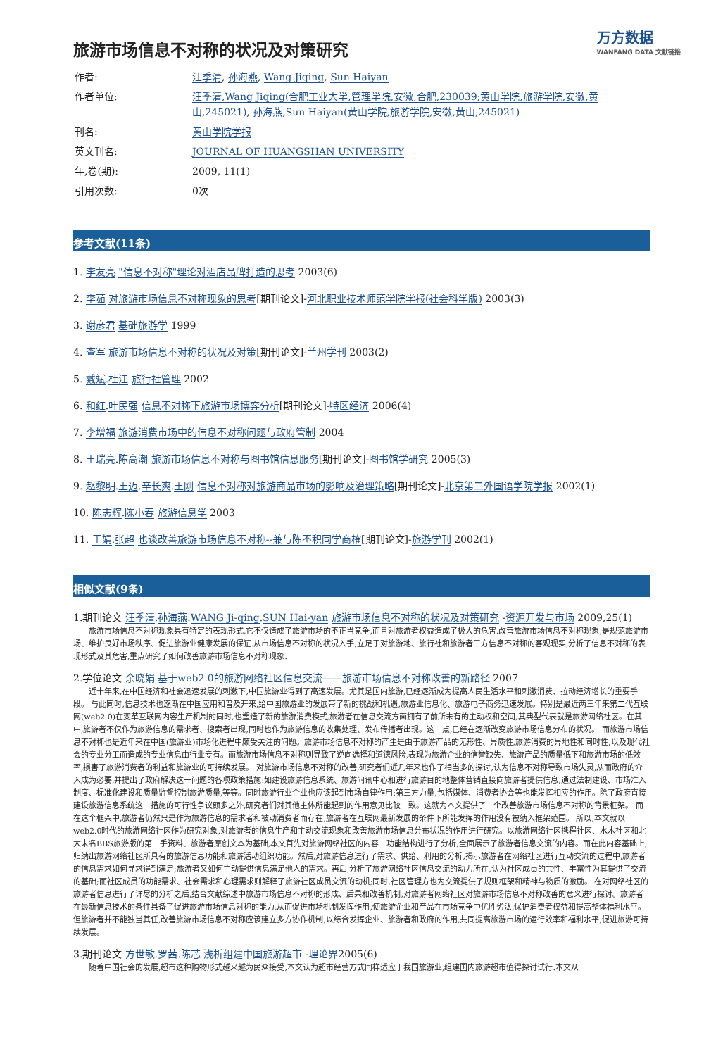万方数据
WANFANG DATA 文献链接
旅游市场信息不对称的状况及对策研究
| 作者: | 汪季清 , 孙海燕 , Wang Jiqing , Sun Haiyan |
| 作者单位: | 汪季清,Wang Jiqing(合肥工业大学,管理学院,安徽,合肥,230039;黄山学院,旅游学院,安徽,黄山,245021) , 孙海燕,Sun Haiyan(黄山学院,旅游学院,安徽,黄山,245021) |
| 刊名: | 黄山学院学报 |
| 英文刊名: | JOURNAL OF HUANGSHAN UNIVERSITY |
| 年,卷(期): | 2009, 11(1) |
| 引用次数: | 0次 |
参考文献(11条)
1. 李友亮 "信息不对称"理论对酒店品牌打造的思考 2003(6)
2. 李茹 对旅游市场信息不对称现象的思考[期刊论文]-河北职业技术师范学院学报(社会科学版) 2003(3)
3. 谢彦君 基础旅游学 1999
4. 查军 旅游市场信息不对称的状况及对策[期刊论文]-兰州学刊 2003(2)
5. 戴斌.杜江 旅行社管理 2002
6. 和红.叶民强 信息不对称下旅游市场博弈分析[期刊论文]-特区经济 2006(4)
7. 李增福 旅游消费市场中的信息不对称问题与政府管制 2004
8. 王瑞亮.陈高潮 旅游市场信息不对称与图书馆信息服务[期刊论文]-图书馆学研究 2005(3)
9. 赵黎明.王迈.辛长爽.王刚 信息不对称对旅游商品市场的影响及治理策略[期刊论文]-北京第二外国语学院学报 2002(1)
10. 陈志辉.陈小春 旅游信息学 2003
11. 王娟.张超 也谈改善旅游市场信息不对称--兼与陈丕积同学商榷[期刊论文]-旅游学刊 2002(1)
相似文献(9条)
1.期刊论文 汪季清.孙海燕.WANG Ji-qing.SUN Hai-yan 旅游市场信息不对称的状况及对策研究 -资源开发与市场 2009,25(1)
旅游市场信息不对称现象具有特定的表现形式,它不仅造成了旅游市场的不正当竞争,而且对旅游者权益造成了极大的危害.改善旅游市场信息不对称现象,是规范旅游市场、维护良好市场秩序、促进旅游业健康发展的保证.从市场信息不对称的状况入手,立足于对旅游地、旅行社和旅游者三方信息不对称的客观现实,分析了信息不对称的表现形式及其危害,重点研究了如何改善旅游市场信息不对称现象.
2.学位论文 余晓娟 基于web2.0的旅游网络社区信息交流——旅游市场信息不对称改善的新路径 2007
近十年来,在中国经济和社会迅速发展的刺激下,中国旅游业得到了高速发展。尤其是国内旅游,已经逐渐成为提高人民生活水平和刺激消费、拉动经济增长的重要手段。 与此同时,信息技术也逐渐在中国应用和普及开来,给中国旅游业的发展带了新的挑战和机遇,旅游业信息化、旅游电子商务迅速发展。特别是最近两三年来第二代互联网(web2.0)在变革互联网内容生产机制的同时,也塑造了新的旅游消费模式,旅游者在信息交流方面拥有了前所未有的主动权和空间,其典型代表就是旅游网络社区。在其中,旅游者不仅作为旅游信息的需求者、搜索者出现,同时也作为旅游信息的收集处理、发布传播者出现。这一点,已经在逐渐改变旅游市场信息分布的状况。 而旅游市场信息不对称也是近年来在中国(旅游业)市场化进程中颇受关注的问题。旅游市场信息不对称的产生是由于旅游产品的无形性、异质性,旅游消费的异地性和同时性,以及现代社会的专业分工而造成的专业信息由行业专有。而旅游市场信息不对称则导致了逆向选择和道德风险,表现为旅游企业的信誉缺失、旅游产品的质量低下和旅游市场的低效率,损害了旅游消费者的利益和旅游业的可持续发展。 对旅游市场信息不对称的改善,研究者们近几年来也作了相当多的探讨,认为信息不对称导致市场失灵,从而政府的介入成为必要,并提出了政府解决这一问题的各项政策措施:如建设旅游信息系统、旅游问讯中心和进行旅游目的地整体营销直接向旅游者提供信息,通过法制建设、市场准入制度、标准化建设和质量监督控制旅游质量,等等。同时旅游行业企业也应该起到市场自律作用;第三方力量,包括媒体、消费者协会等也能发挥相应的作用。除了政府直接建设旅游信息系统这一措施的可行性争议颇多之外,研究者们对其他主体所能起到的作用意见比较一致。这就为本文提供了一个改善旅游市场信息不对称的背景框架。 而在这个框架中,旅游者仍然只是作为旅游信息的需求者和被动消费者而存在,旅游者在互联网最新发展的条件下所能发挥的作用没有被纳入框架范围。 所以,本文就以web2.0时代的旅游网络社区作为研究对象,对旅游者的信息生产和主动交流现象和改善旅游市场信息分布状况的作用进行研究。以旅游网络社区携程社区、水木社区和北大未名BBS旅游版的第一手资料、旅游者原创文本为基础,本文首先对旅游网络社区的内容一功能结构进行了分析,全面展示了旅游者信息交流的内容。而在此内容基础上,归纳出旅游网络社区所具有的旅游信息功能和旅游活动组织功能。然后,对旅游信息进行了需求、供给、利用的分析,揭示旅游者在网络社区进行互动交流的过程中,旅游者的信息需求如何寻求得到满足;旅游者又如何主动提供信息满足他人的需求。再后,分析了旅游网络社区信息交流的动力所在,认为社区成员的共性、丰富性为其提供了交流的基础;而社区成员的功能需求、社会需求和心理需求则解释了旅游社区成员交流的动机;同时,社区管理方也为交流提供了规则框架和精神与物质的激励。 在对网络社区的旅游者信息进行了详尽的分析之后,结合文献综述中旅游市场信息不对称的形成、后果和改善机制,对旅游者网络社区对旅游市场信息不对称改善的意义进行探讨。旅游者在最新信息技术的条件具备了促进旅游市场信息对称的能力,从而促进市场机制发挥作用,使旅游企业和产品在市场竞争中优胜劣汰,保护消费者权益和提高整体福利水平。但旅游者并不能独当其任,改善旅游市场信息不对称应该建立多方协作机制,以综合发挥企业、旅游者和政府的作用,共同提高旅游市场的运行效率和福利水平,促进旅游可持续发展。
3.期刊论文 方世敏.罗茜.陈芯 浅析组建中国旅游超市 -理论界2005(6)
随着中国社会的发展,超市这种购物形式越来越为民众接受,本文认为超市经营方式同样适应于我国旅游业,组建国内旅游超市值得探讨试行.本文从